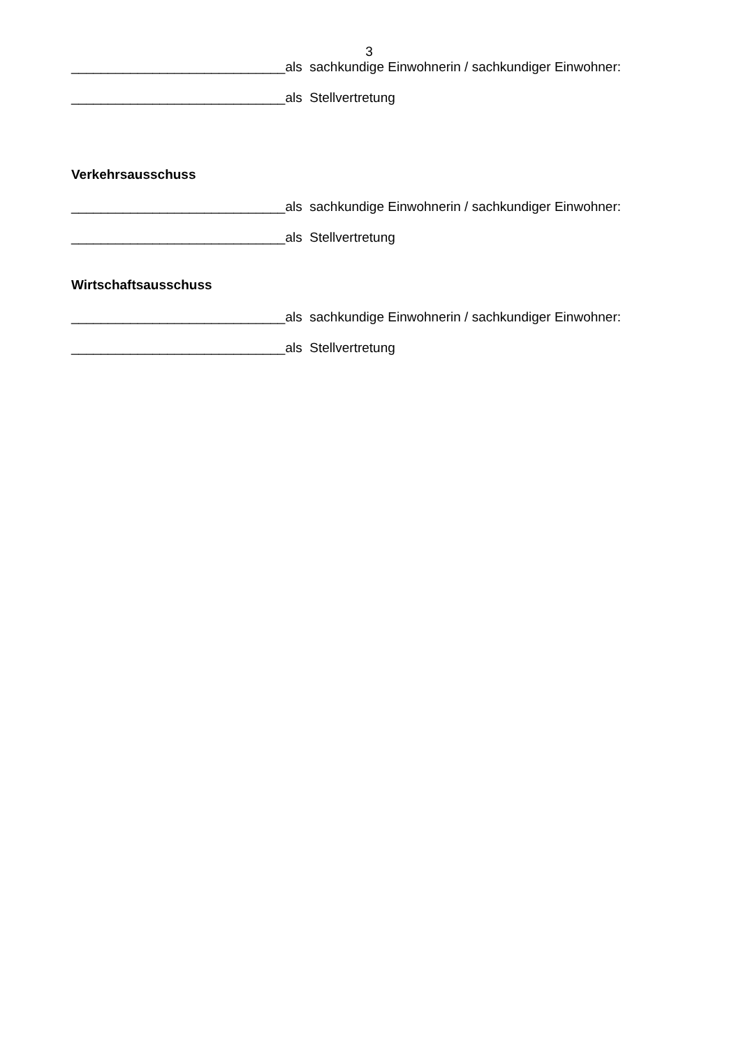3
_____________________________als sachkundige Einwohnerin / sachkundiger Einwohner:
_____________________________als Stellvertretung
Verkehrsausschuss
_____________________________als sachkundige Einwohnerin / sachkundiger Einwohner:
_____________________________als Stellvertretung
Wirtschaftsausschuss
_____________________________als sachkundige Einwohnerin / sachkundiger Einwohner:
_____________________________als Stellvertretung